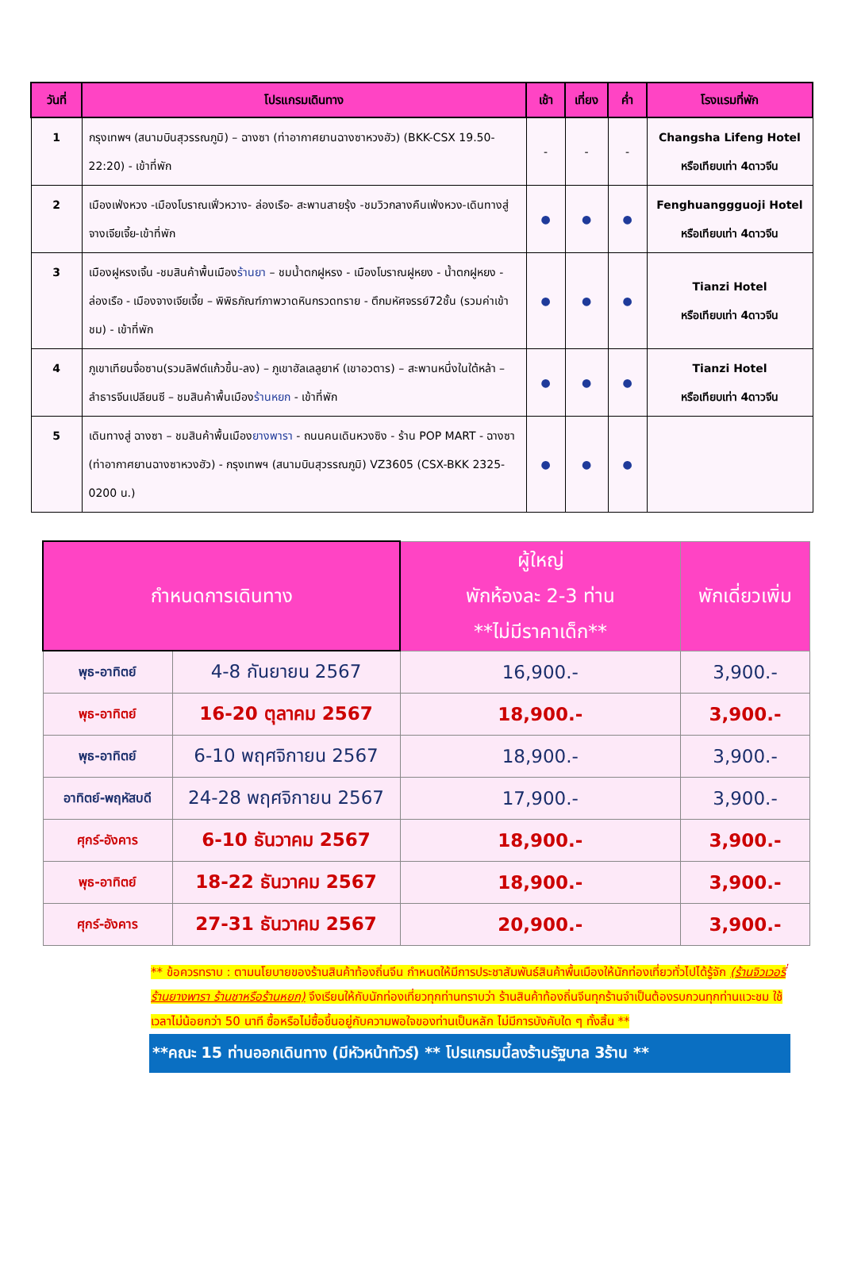| วันที่ | โปรแกรมเดินทาง | เช้า | เที่ยง | ค่ำ | โรงแรมที่พัก |
| --- | --- | --- | --- | --- | --- |
| 1 | กรุงเทพฯ (สนามบินสุวรรณภูมิ) – ฉางซา (ท่าอากาศยานฉางซาหวงฮัว) (BKK-CSX 19.50-22:20) - เข้าที่พัก | - | - | - | Changsha Lifeng Hotel หรือเทียบเท่า 4ดาวจีน |
| 2 | เมืองเฟ่งหวง -เมืองโบราณเฟิ่วหวาง- ล่องเรือ- สะพานสายรุ้ง -ชมวิวกลางคืนเฟ่งหวง-เดินทางสู่จางเจียเจี้ย-เข้าที่พัก | ● | ● | ● | Fenghuanggguoji Hotel หรือเทียบเท่า 4ดาวจีน |
| 3 | เมืองฝูหรงเจิ้น -ชมสินค้าพื้นเมือง ร้านยา – ชมน้ำตกฝูหรง - เมืองโบราณฝูหยง - น้ำตกฝูหยง - ล่องเรือ - เมืองจางเจียเจี้ย – พิพิธภัณฑ์ภาพวาดหินกรวดทราย - ตึกมหัศจรรย์72ชั้น (รวมค่าเข้าชม) - เข้าที่พัก | ● | ● | ● | Tianzi Hotel หรือเทียบเท่า 4ดาวจีน |
| 4 | ภูเขาเทียนจื่อซาน(รวมลิฟต์แก้วขึ้น-ลง) – ภูเขาฮัลเลลูยาห์ (เขาอวตาร) – สะพานหนึ่งในใต้หล้า – ลำธารจีนเปลียนซี – ชมสินค้าพื้นเมือง ร้านหยก - เข้าที่พัก | ● | ● | ● | Tianzi Hotel หรือเทียบเท่า 4ดาวจีน |
| 5 | เดินทางสู่ ฉางซา – ชมสินค้าพื้นเมือง ยางพารา - ถนนคนเดินหวงซิง - ร้าน POP MART - ฉางซา (ท่าอากาศยานฉางซาหวงฮัว) - กรุงเทพฯ (สนามบินสุวรรณภูมิ) VZ3605 (CSX-BKK 2325-0200 น.) | ● | ● | ● | |
| กำหนดการเดินทาง | | ผู้ใหญ่ พักห้องละ 2-3 ท่าน **ไม่มีราคาเด็ก** | พักเดี่ยวเพิ่ม |
| --- | --- | --- | --- |
| พุธ-อาทิตย์ | 4-8 กันยายน 2567 | 16,900.- | 3,900.- |
| พุธ-อาทิตย์ | 16-20 ตุลาคม 2567 | 18,900.- | 3,900.- |
| พุธ-อาทิตย์ | 6-10 พฤศจิกายน 2567 | 18,900.- | 3,900.- |
| อาทิตย์-พฤหัสบดี | 24-28 พฤศจิกายน 2567 | 17,900.- | 3,900.- |
| ศุกร์-อังคาร | 6-10 ธันวาคม 2567 | 18,900.- | 3,900.- |
| พุธ-อาทิตย์ | 18-22 ธันวาคม 2567 | 18,900.- | 3,900.- |
| ศุกร์-อังคาร | 27-31 ธันวาคม 2567 | 20,900.- | 3,900.- |
** ข้อควรทราบ : ตามนโยบายของร้านสินค้าท้องถิ่นจีน กำหนดให้มีการประชาสัมพันธ์สินค้าพื้นเมืองให้นักท่องเที่ยวทั่วไปได้รู้จัก (ร้านจิวเวอรี่ ร้านยางพารา ร้านชาหรือร้านหยก) จึงเรียนให้กับนักท่องเที่ยวทุกท่านทราบว่า ร้านสินค้าท้องถิ่นจีนทุกร้านจำเป็นต้องรบกวนทุกท่านแวะชม ใช้เวลาไม่น้อยกว่า 50 นาที ซื้อหรือไม่ซื้อขึ้นอยู่กับความพอใจของท่านเป็นหลัก ไม่มีการบังคับใด ๆ ทั้งสิ้น **
**คณะ 15 ท่านออกเดินทาง (มีหัวหน้าทัวร์) ** โปรแกรมนี้ลงร้านรัฐบาล 3ร้าน **